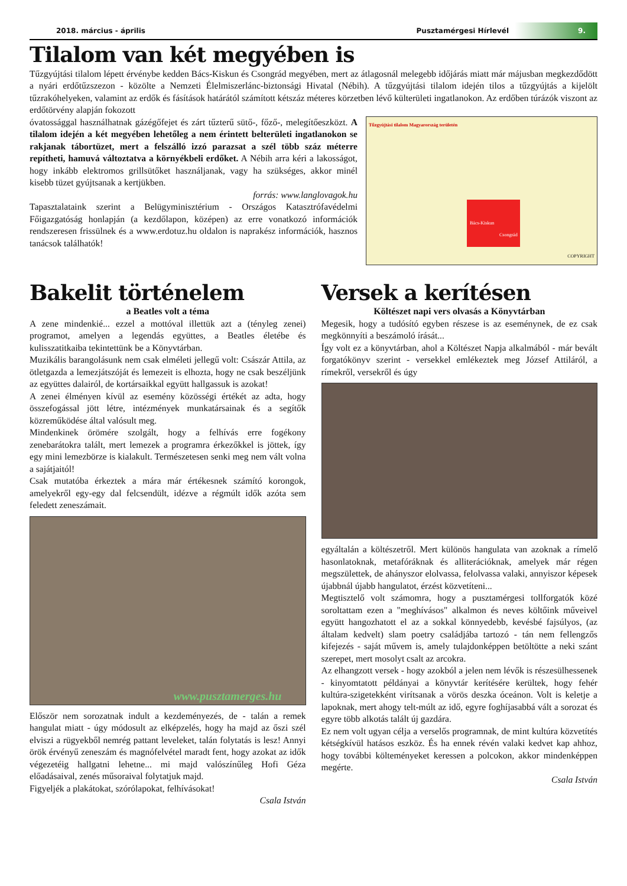2018. március - április Pusztamérgesi Hírlevél 9.
Tilalom van két megyében is
Tűzgyújtási tilalom lépett érvénybe kedden Bács-Kiskun és Csongrád megyében, mert az átlagosnál melegebb időjárás miatt már májusban megkezdődött a nyári erdőtűzszezon - közölte a Nemzeti Élelmiszerlánc-biztonsági Hivatal (Nébih). A tűzgyújtási tilalom idején tilos a tűzgyújtás a kijelölt tűzrakóhelyeken, valamint az erdők és fásítások határától számított kétszáz méteres körzetben lévő külterületi ingatlanokon. Az erdőben túrázók viszont az erdőtörvény alapján fokozott
Tűzgyújtási tilalom Magyarország területén
Bács-Kiskun
Csongrád
COPYRIGHT
óvatossággal használhatnak gázégőfejet és zárt tűzterű sütő-, főző-, melegítőeszközt. A tilalom idején a két megyében lehetőleg a nem érintett belterületi ingatlanokon se rakjanak tábortüzet, mert a felszálló izzó parazsat a szél több száz méterre repítheti, hamuvá változtatva a környékbeli erdőket. A Nébih arra kéri a lakosságot, hogy inkább elektromos grillsütőket használjanak, vagy ha szükséges, akkor minél kisebb tüzet gyújtsanak a kertjükben.
forrás: www.langlovagok.hu
Tapasztalataink szerint a Belügyminisztérium - Országos Katasztrófavédelmi Főigazgatóság honlapján (a kezdőlapon, középen) az erre vonatkozó információk rendszeresen frissülnek és a www.erdotuz.hu oldalon is naprakész információk, hasznos tanácsok találhatók!
Bakelit történelem
a Beatles volt a téma
A zene mindenkié... ezzel a mottóval illettük azt a (tényleg zenei) programot, amelyen a legendás együttes, a Beatles életébe és kulisszatitkaiba tekintettünk be a Könyvtárban.
Muzikális barangolásunk nem csak elméleti jellegű volt: Császár Attila, az ötletgazda a lemezjátszóját és lemezeit is elhozta, hogy ne csak beszéljünk az együttes dalairól, de kortársaikkal együtt hallgassuk is azokat!
A zenei élményen kívül az esemény közösségi értékét az adta, hogy összefogással jött létre, intézmények munkatársainak és a segítők közreműködése által valósult meg.
Mindenkinek örömére szolgált, hogy a felhívás erre fogékony zenebarátokra talált, mert lemezek a programra érkezőkkel is jöttek, így egy mini lemezbörze is kialakult. Természetesen senki meg nem vált volna a sajátjaitól!
Csak mutatóba érkeztek a mára már értékesnek számító korongok, amelyekről egy-egy dal felcsendült, idézve a régmúlt idők azóta sem feledett zeneszámait.
www.pusztamerges.hu
Először nem sorozatnak indult a kezdeményezés, de - talán a remek hangulat miatt - úgy módosult az elképzelés, hogy ha majd az őszi szél elviszi a rügyekből nemrég pattant leveleket, talán folytatás is lesz! Annyi örök érvényű zeneszám és magnófelvétel maradt fent, hogy azokat az idők végezetéig hallgatni lehetne... mi majd valószínűleg Hofi Géza előadásaival, zenés műsoraival folytatjuk majd.
Figyeljék a plakátokat, szórólapokat, felhívásokat!
Csala István
Versek a kerítésen
Költészet napi vers olvasás a Könyvtárban
Megesik, hogy a tudósító egyben részese is az eseménynek, de ez csak megkönnyíti a beszámoló írását...
Így volt ez a könyvtárban, ahol a Költészet Napja alkalmából - már bevált forgatókönyv szerint - versekkel emlékeztek meg József Attiláról, a rímekről, versekről és úgy
egyáltalán a költészetről. Mert különös hangulata van azoknak a rímelő hasonlatoknak, metafóráknak és alliterációknak, amelyek már régen megszülettek, de ahányszor elolvassa, felolvassa valaki, annyiszor képesek újabbnál újabb hangulatot, érzést közvetíteni...
Megtisztelő volt számomra, hogy a pusztamérgesi tollforgatók közé soroltattam ezen a "meghívásos" alkalmon és neves költőink műveivel együtt hangozhatott el az a sokkal könnyedebb, kevésbé fajsúlyos, (az általam kedvelt) slam poetry családjába tartozó - tán nem fellengzős kifejezés - saját művem is, amely tulajdonképpen betöltötte a neki szánt szerepet, mert mosolyt csalt az arcokra.
Az elhangzott versek - hogy azokból a jelen nem lévők is részesülhessenek - kinyomtatott példányai a könyvtár kerítésére kerültek, hogy fehér kultúra-szigetekként virítsanak a vörös deszka óceánon. Volt is keletje a lapoknak, mert ahogy telt-múlt az idő, egyre foghíjasabbá vált a sorozat és egyre több alkotás talált új gazdára.
Ez nem volt ugyan célja a verselős programnak, de mint kultúra közvetítés kétségkívül hatásos eszköz. És ha ennek révén valaki kedvet kap ahhoz, hogy további költeményeket keressen a polcokon, akkor mindenképpen megérte.
Csala István